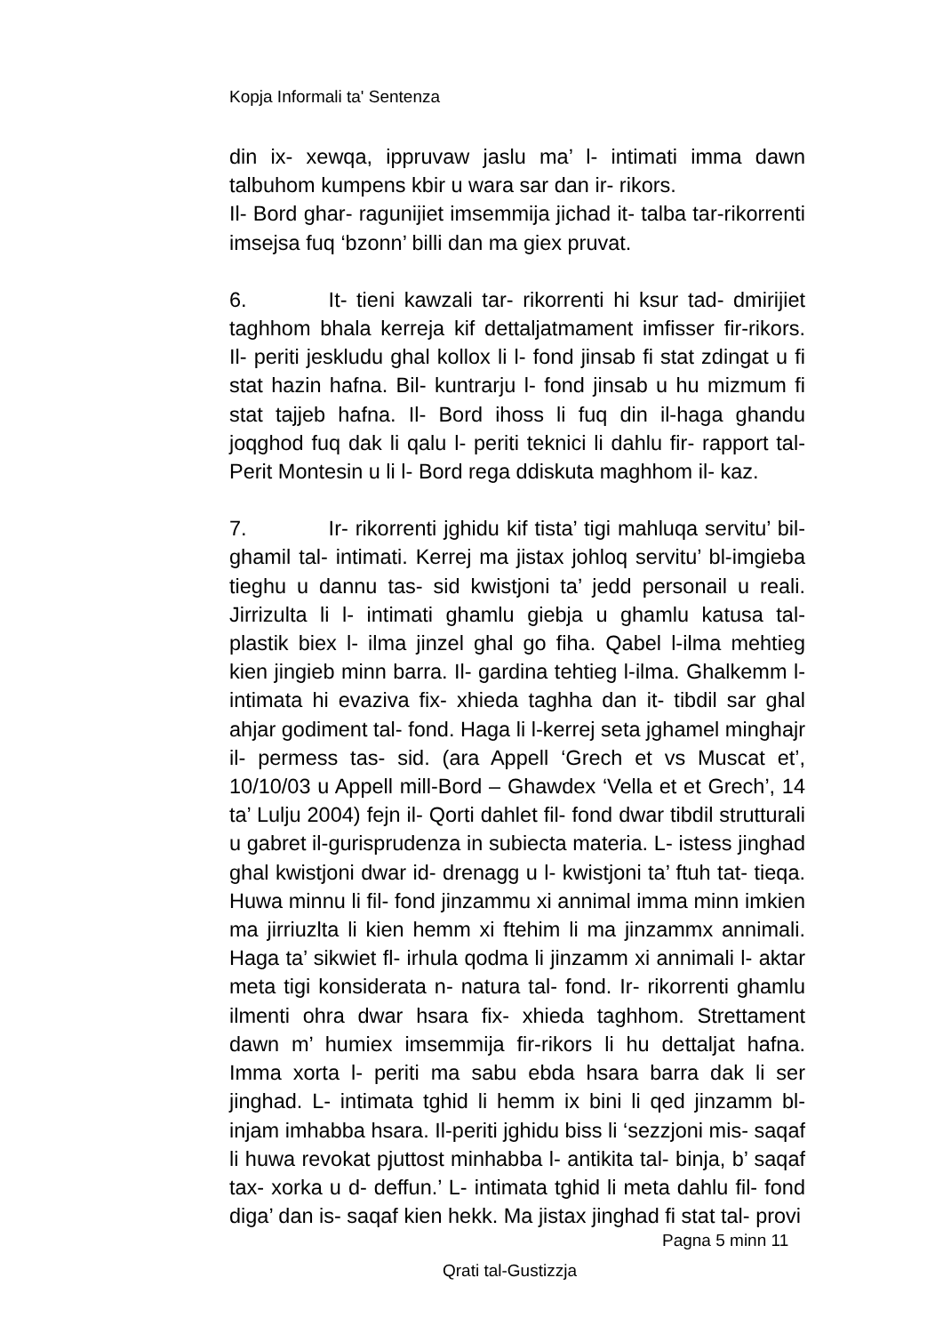Kopja Informali ta' Sentenza
din ix- xewqa, ippruvaw jaslu ma’ l- intimati imma dawn talbuhom kumpens kbir u wara sar dan ir- rikors.
Il- Bord ghar- ragunijiet imsemmija jichad it- talba tar-rikorrenti imsejsa fuq ‘bzonn’ billi dan ma giex pruvat.
6. It- tieni kawzali tar- rikorrenti hi ksur tad- dmirijiet taghhom bhala kerreja kif dettaljatmament imfisser fir-rikors. Il- periti jeskludu ghal kollox li l- fond jinsab fi stat zdingat u fi stat hazin hafna. Bil- kuntrarju l- fond jinsab u hu mizmum fi stat tajjeb hafna. Il- Bord ihoss li fuq din il-haga ghandu joqghod fuq dak li qalu l- periti teknici li dahlu fir- rapport tal- Perit Montesin u li l- Bord rega ddiskuta maghhom il- kaz.
7. Ir- rikorrenti jghidu kif tista’ tigi mahluqa servitu’ bil- ghamil tal- intimati. Kerrej ma jistax johloq servitu’ bl-imgieba tieghu u dannu tas- sid kwistjoni ta’ jedd personail u reali. Jirrizulta li l- intimati ghamlu giebja u ghamlu katusa tal- plastik biex l- ilma jinzel ghal go fiha. Qabel l-ilma mehtieg kien jingieb minn barra. Il- gardina tehtieg l-ilma. Ghalkemm l- intimata hi evaziva fix- xhieda taghha dan it- tibdil sar ghal ahjar godiment tal- fond. Haga li l-kerrej seta jghamel minghajr il- permess tas- sid. (ara Appell ‘Grech et vs Muscat et’, 10/10/03 u Appell mill-Bord – Ghawdex ‘Vella et et Grech’, 14 ta’ Lulju 2004) fejn il- Qorti dahlet fil- fond dwar tibdil strutturali u gabret il-gurisprudenza in subiecta materia. L- istess jinghad ghal kwistjoni dwar id- drenagg u l- kwistjoni ta’ ftuh tat- tieqa. Huwa minnu li fil- fond jinzammu xi annimal imma minn imkien ma jirriuzlta li kien hemm xi ftehim li ma jinzammx annimali. Haga ta’ sikwiet fl- irhula qodma li jinzamm xi annimali l- aktar meta tigi konsiderata n- natura tal- fond. Ir- rikorrenti ghamlu ilmenti ohra dwar hsara fix- xhieda taghhom. Strettament dawn m’ humiex imsemmija fir-rikors li hu dettaljat hafna. Imma xorta l- periti ma sabu ebda hsara barra dak li ser jinghad. L- intimata tghid li hemm ix bini li qed jinzamm bl- injam imhabba hsara. Il-periti jghidu biss li ‘sezzjoni mis- saqaf li huwa revokat pjuttost minhabba l- antikita tal- binja, b’ saqaf tax- xorka u d- deffun.’ L- intimata tghid li meta dahlu fil- fond diga’ dan is- saqaf kien hekk. Ma jistax jinghad fi stat tal- provi
Pagna 5 minn 11
Qrati tal-Gustizzja